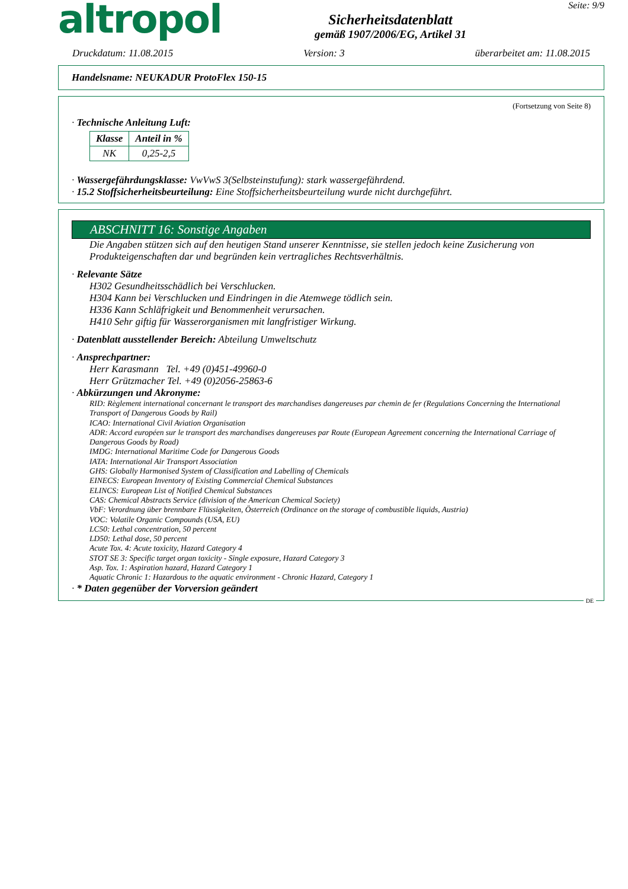altropol
Sicherheitsdatenblatt
gemäß 1907/2006/EG, Artikel 31
Seite: 9/9
Druckdatum: 11.08.2015 Version: 3 überarbeitet am: 11.08.2015
Handelsname: NEUKADUR ProtoFlex 150-15
(Fortsetzung von Seite 8)
· Technische Anleitung Luft:
| Klasse | Anteil in % |
| --- | --- |
| NK | 0,25-2,5 |
· Wassergefährdungsklasse: VwVwS 3(Selbsteinstufung): stark wassergefährdend.
· 15.2 Stoffsicherheitsbeurteilung: Eine Stoffsicherheitsbeurteilung wurde nicht durchgeführt.
ABSCHNITT 16: Sonstige Angaben
Die Angaben stützen sich auf den heutigen Stand unserer Kenntnisse, sie stellen jedoch keine Zusicherung von Produkteigenschaften dar und begründen kein vertragliches Rechtsverhältnis.
· Relevante Sätze
H302 Gesundheitsschädlich bei Verschlucken.
H304 Kann bei Verschlucken und Eindringen in die Atemwege tödlich sein.
H336 Kann Schläfrigkeit und Benommenheit verursachen.
H410 Sehr giftig für Wasserorganismen mit langfristiger Wirkung.
· Datenblatt ausstellender Bereich: Abteilung Umweltschutz
· Ansprechpartner:
Herr Karasmann Tel. +49 (0)451-49960-0
Herr Grützmacher Tel. +49 (0)2056-25863-6
· Abkürzungen und Akronyme:
RID: Règlement international concernant le transport des marchandises dangereuses par chemin de fer (Regulations Concerning the International Transport of Dangerous Goods by Rail)
ICAO: International Civil Aviation Organisation
ADR: Accord européen sur le transport des marchandises dangereuses par Route (European Agreement concerning the International Carriage of Dangerous Goods by Road)
IMDG: International Maritime Code for Dangerous Goods
IATA: International Air Transport Association
GHS: Globally Harmonised System of Classification and Labelling of Chemicals
EINECS: European Inventory of Existing Commercial Chemical Substances
ELINCS: European List of Notified Chemical Substances
CAS: Chemical Abstracts Service (division of the American Chemical Society)
VbF: Verordnung über brennbare Flüssigkeiten, Österreich (Ordinance on the storage of combustible liquids, Austria)
VOC: Volatile Organic Compounds (USA, EU)
LC50: Lethal concentration, 50 percent
LD50: Lethal dose, 50 percent
Acute Tox. 4: Acute toxicity, Hazard Category 4
STOT SE 3: Specific target organ toxicity - Single exposure, Hazard Category 3
Asp. Tox. 1: Aspiration hazard, Hazard Category 1
Aquatic Chronic 1: Hazardous to the aquatic environment - Chronic Hazard, Category 1
· * Daten gegenüber der Vorversion geändert
DE